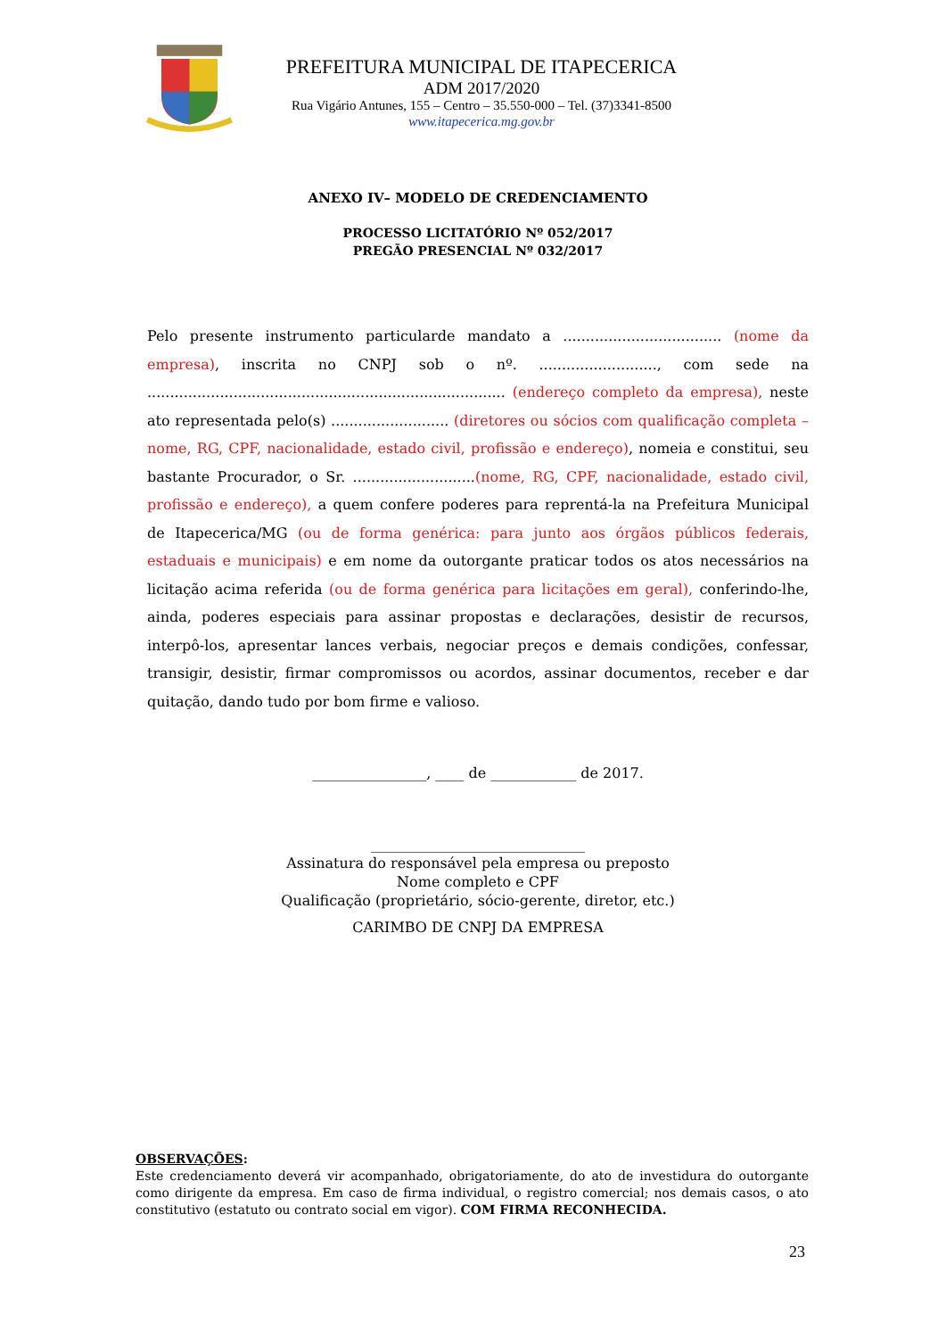PREFEITURA MUNICIPAL DE ITAPECERICA
ADM 2017/2020
Rua Vigário Antunes, 155 – Centro – 35.550-000 – Tel. (37)3341-8500
www.itapecerica.mg.gov.br
ANEXO IV– MODELO DE CREDENCIAMENTO
PROCESSO LICITATÓRIO Nº 052/2017
PREGÃO PRESENCIAL Nº 032/2017
Pelo presente instrumento particularde mandato a ................................... (nome da empresa), inscrita no CNPJ sob o nº. .........................., com sede na ............................................................................... (endereço completo da empresa), neste ato representada pelo(s) .......................... (diretores ou sócios com qualificação completa – nome, RG, CPF, nacionalidade, estado civil, profissão e endereço), nomeia e constitui, seu bastante Procurador, o Sr. ...........................(nome, RG, CPF, nacionalidade, estado civil, profissão e endereço), a quem confere poderes para reprentá-la na Prefeitura Municipal de Itapecerica/MG (ou de forma genérica: para junto aos órgãos públicos federais, estaduais e municipais) e em nome da outorgante praticar todos os atos necessários na licitação acima referida (ou de forma genérica para licitações em geral), conferindo-lhe, ainda, poderes especiais para assinar propostas e declarações, desistir de recursos, interpô-los, apresentar lances verbais, negociar preços e demais condições, confessar, transigir, desistir, firmar compromissos ou acordos, assinar documentos, receber e dar quitação, dando tudo por bom firme e valioso.
________________, ____ de ____________ de 2017.
______________________________
Assinatura do responsável pela empresa ou preposto
Nome completo e CPF
Qualificação (proprietário, sócio-gerente, diretor, etc.)
CARIMBO DE CNPJ DA EMPRESA
OBSERVAÇÕES:
Este credenciamento deverá vir acompanhado, obrigatoriamente, do ato de investidura do outorgante como dirigente da empresa. Em caso de firma individual, o registro comercial; nos demais casos, o ato constitutivo (estatuto ou contrato social em vigor). COM FIRMA RECONHECIDA.
23